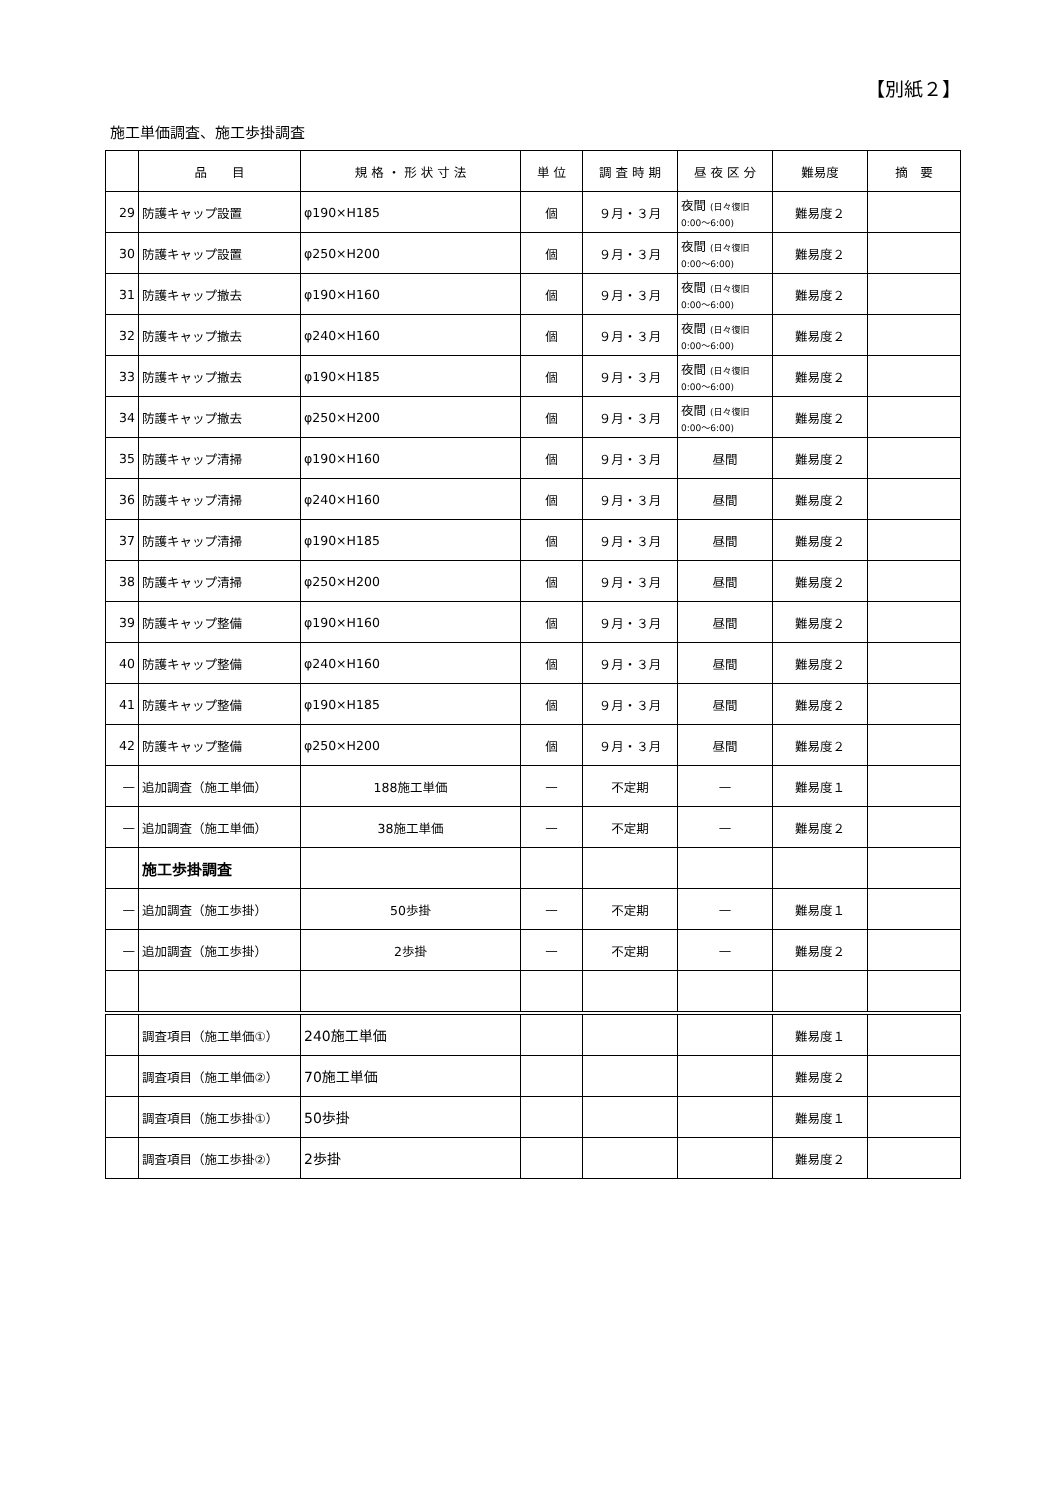【別紙２】
施工単価調査、施工歩掛調査
| | 品 目 | 規 格 ・ 形 状 寸 法 | 単 位 | 調 査 時 期 | 昼 夜 区 分 | 難易度 | 摘 要 |
| --- | --- | --- | --- | --- | --- | --- | --- |
| 29 | 防護キャップ設置 | φ190×H185 | 個 | ９月・３月 | 夜間 (日々復旧 0:00～6:00) | 難易度２ | |
| 30 | 防護キャップ設置 | φ250×H200 | 個 | ９月・３月 | 夜間 (日々復旧 0:00～6:00) | 難易度２ | |
| 31 | 防護キャップ撤去 | φ190×H160 | 個 | ９月・３月 | 夜間 (日々復旧 0:00～6:00) | 難易度２ | |
| 32 | 防護キャップ撤去 | φ240×H160 | 個 | ９月・３月 | 夜間 (日々復旧 0:00～6:00) | 難易度２ | |
| 33 | 防護キャップ撤去 | φ190×H185 | 個 | ９月・３月 | 夜間 (日々復旧 0:00～6:00) | 難易度２ | |
| 34 | 防護キャップ撤去 | φ250×H200 | 個 | ９月・３月 | 夜間 (日々復旧 0:00～6:00) | 難易度２ | |
| 35 | 防護キャップ清掃 | φ190×H160 | 個 | ９月・３月 | 昼間 | 難易度２ | |
| 36 | 防護キャップ清掃 | φ240×H160 | 個 | ９月・３月 | 昼間 | 難易度２ | |
| 37 | 防護キャップ清掃 | φ190×H185 | 個 | ９月・３月 | 昼間 | 難易度２ | |
| 38 | 防護キャップ清掃 | φ250×H200 | 個 | ９月・３月 | 昼間 | 難易度２ | |
| 39 | 防護キャップ整備 | φ190×H160 | 個 | ９月・３月 | 昼間 | 難易度２ | |
| 40 | 防護キャップ整備 | φ240×H160 | 個 | ９月・３月 | 昼間 | 難易度２ | |
| 41 | 防護キャップ整備 | φ190×H185 | 個 | ９月・３月 | 昼間 | 難易度２ | |
| 42 | 防護キャップ整備 | φ250×H200 | 個 | ９月・３月 | 昼間 | 難易度２ | |
| — | 追加調査（施工単価） | 188施工単価 | — | 不定期 | — | 難易度１ | |
| — | 追加調査（施工単価） | 38施工単価 | — | 不定期 | — | 難易度２ | |
| | 施工歩掛調査 | | | | | | |
| — | 追加調査（施工歩掛） | 50歩掛 | — | 不定期 | — | 難易度１ | |
| — | 追加調査（施工歩掛） | 2歩掛 | — | 不定期 | — | 難易度２ | |
| | 調査項目（施工単価①） | 240施工単価 | | | | 難易度１ | |
| | 調査項目（施工単価②） | 70施工単価 | | | | 難易度２ | |
| | 調査項目（施工歩掛①） | 50歩掛 | | | | 難易度１ | |
| | 調査項目（施工歩掛②） | 2歩掛 | | | | 難易度２ | |